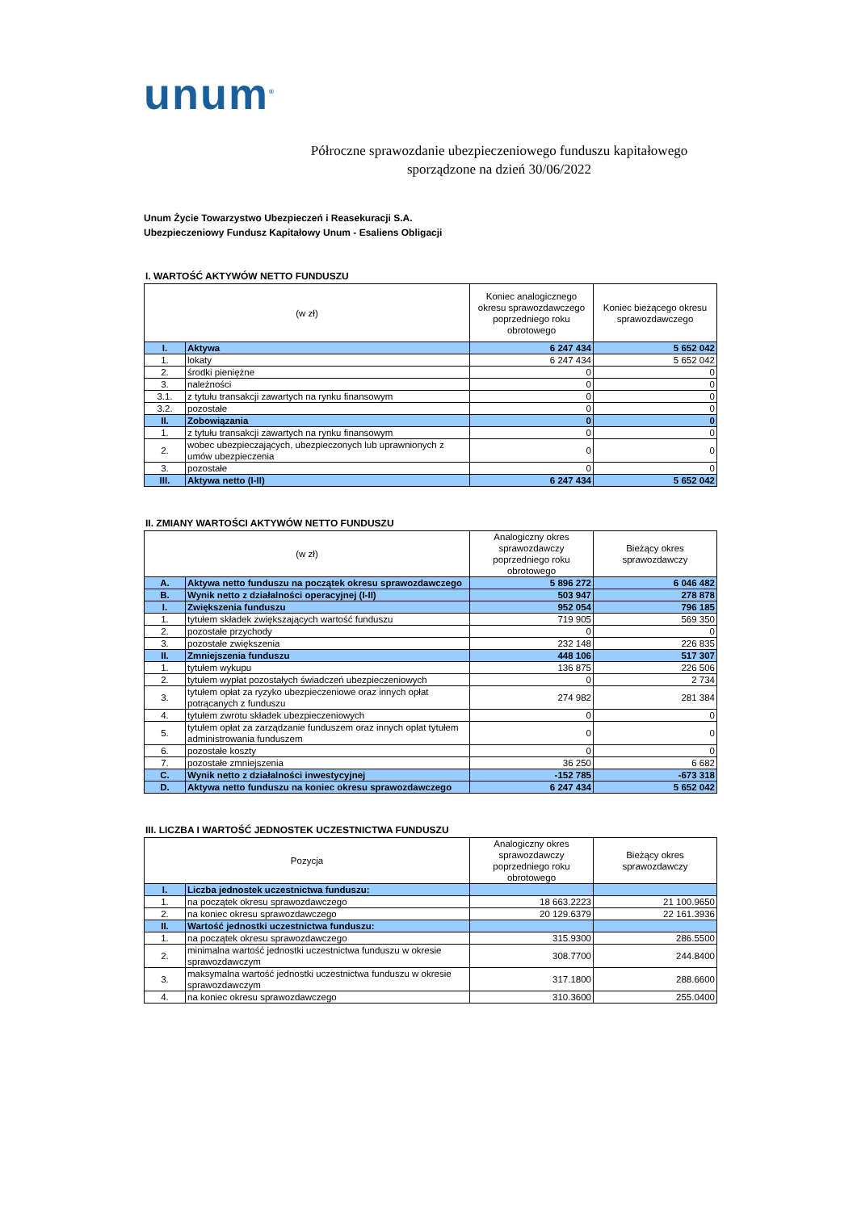unum<sup>®</sup>
Półroczne sprawozdanie ubezpieczeniowego funduszu kapitałowego
sporządzone na dzień 30/06/2022
Unum Życie Towarzystwo Ubezpieczeń i Reasekuracji S.A.
Ubezpieczeniowy Fundusz Kapitałowy Unum - Esaliens Obligacji
I. WARTOŚĆ AKTYWÓW NETTO FUNDUSZU
| (w zł) | | Koniec analogicznego okresu sprawozdawczego poprzedniego roku obrotowego | Koniec bieżącego okresu sprawozdawczego |
| --- | --- | --- | --- |
| I. | Aktywa | 6 247 434 | 5 652 042 |
| 1. | lokaty | 6 247 434 | 5 652 042 |
| 2. | środki pieniężne | 0 | 0 |
| 3. | należności | 0 | 0 |
| 3.1. | z tytułu transakcji zawartych na rynku finansowym | 0 | 0 |
| 3.2. | pozostałe | 0 | 0 |
| II. | Zobowiązania | 0 | 0 |
| 1. | z tytułu transakcji zawartych na rynku finansowym | 0 | 0 |
| 2. | wobec ubezpieczających, ubezpieczonych lub uprawnionych z umów ubezpieczenia | 0 | 0 |
| 3. | pozostałe | 0 | 0 |
| III. | Aktywa netto (I-II) | 6 247 434 | 5 652 042 |
II. ZMIANY WARTOŚCI AKTYWÓW NETTO FUNDUSZU
| (w zł) | | Analogiczny okres sprawozdawczy poprzedniego roku obrotowego | Bieżący okres sprawozdawczy |
| --- | --- | --- | --- |
| A. | Aktywa netto funduszu na początek okresu sprawozdawczego | 5 896 272 | 6 046 482 |
| B. | Wynik netto z działalności operacyjnej (I-II) | 503 947 | 278 878 |
| I. | Zwiększenia funduszu | 952 054 | 796 185 |
| 1. | tytułem składek zwiększających wartość funduszu | 719 905 | 569 350 |
| 2. | pozostałe przychody | 0 | 0 |
| 3. | pozostałe zwiększenia | 232 148 | 226 835 |
| II. | Zmniejszenia funduszu | 448 106 | 517 307 |
| 1. | tytułem wykupu | 136 875 | 226 506 |
| 2. | tytułem wypłat pozostałych świadczeń ubezpieczeniowych | 0 | 2 734 |
| 3. | tytułem opłat za ryzyko ubezpieczeniowe oraz innych opłat potrącanych z funduszu | 274 982 | 281 384 |
| 4. | tytułem zwrotu składek ubezpieczeniowych | 0 | 0 |
| 5. | tytułem opłat za zarządzanie funduszem oraz innych opłat tytułem administrowania funduszem | 0 | 0 |
| 6. | pozostałe koszty | 0 | 0 |
| 7. | pozostałe zmniejszenia | 36 250 | 6 682 |
| C. | Wynik netto z działalności inwestycyjnej | -152 785 | -673 318 |
| D. | Aktywa netto funduszu na koniec okresu sprawozdawczego | 6 247 434 | 5 652 042 |
III. LICZBA I WARTOŚĆ JEDNOSTEK UCZESTNICTWA FUNDUSZU
| Pozycja | | Analogiczny okres sprawozdawczy poprzedniego roku obrotowego | Bieżący okres sprawozdawczy |
| --- | --- | --- | --- |
| I. | Liczba jednostek uczestnictwa funduszu: | | |
| 1. | na początek okresu sprawozdawczego | 18 663.2223 | 21 100.9650 |
| 2. | na koniec okresu sprawozdawczego | 20 129.6379 | 22 161.3936 |
| II. | Wartość jednostki uczestnictwa funduszu: | | |
| 1. | na początek okresu sprawozdawczego | 315.9300 | 286.5500 |
| 2. | minimalna wartość jednostki uczestnictwa funduszu w okresie sprawozdawczym | 308.7700 | 244.8400 |
| 3. | maksymalna wartość jednostki uczestnictwa funduszu w okresie sprawozdawczym | 317.1800 | 288.6600 |
| 4. | na koniec okresu sprawozdawczego | 310.3600 | 255.0400 |